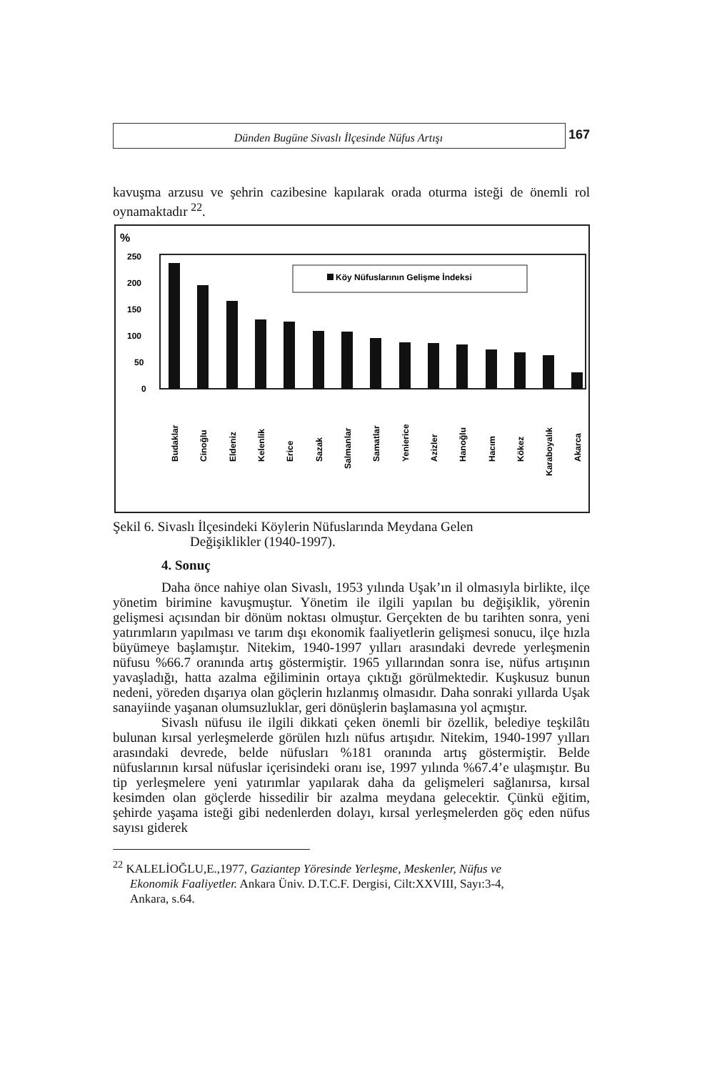Dünden Bugüne Sivaslı İlçesinde Nüfus Artışı
167
kavuşma arzusu ve şehrin cazibesine kapılarak orada oturma isteği de önemli rol oynamaktadır <sup>22</sup>.
%
250
200
150
100
50
0
Köy Nüfuslarının Gelişme İndeksi
Budaklar
Cinoğlu
Eldeniz
Kelenlik
Erice
Sazak
Salmanlar
Samatlar
Yenierice
Azizler
Hanoğlu
Hacım
Kökez
Karaboyalık
Akarca
Şekil 6. Sivaslı İlçesindeki Köylerin Nüfuslarında Meydana Gelen
Değişiklikler (1940-1997).
4. Sonuç
Daha önce nahiye olan Sivaslı, 1953 yılında Uşak’ın il olmasıyla birlikte, ilçe yönetim birimine kavuşmuştur. Yönetim ile ilgili yapılan bu değişiklik, yörenin gelişmesi açısından bir dönüm noktası olmuştur. Gerçekten de bu tarihten sonra, yeni yatırımların yapılması ve tarım dışı ekonomik faaliyetlerin gelişmesi sonucu, ilçe hızla büyümeye başlamıştır. Nitekim, 1940-1997 yılları arasındaki devrede yerleşmenin nüfusu %66.7 oranında artış göstermiştir. 1965 yıllarından sonra ise, nüfus artışının yavaşladığı, hatta azalma eğiliminin ortaya çıktığı görülmektedir. Kuşkusuz bunun nedeni, yöreden dışarıya olan göçlerin hızlanmış olmasıdır. Daha sonraki yıllarda Uşak sanayiinde yaşanan olumsuzluklar, geri dönüşlerin başlamasına yol açmıştır.
Sivaslı nüfusu ile ilgili dikkati çeken önemli bir özellik, belediye teşkilâtı bulunan kırsal yerleşmelerde görülen hızlı nüfus artışıdır. Nitekim, 1940-1997 yılları arasındaki devrede, belde nüfusları %181 oranında artış göstermiştir. Belde nüfuslarının kırsal nüfuslar içerisindeki oranı ise, 1997 yılında %67.4’e ulaşmıştır. Bu tip yerleşmelere yeni yatırımlar yapılarak daha da gelişmeleri sağlanırsa, kırsal kesimden olan göçlerde hissedilir bir azalma meydana gelecektir. Çünkü eğitim, şehirde yaşama isteği gibi nedenlerden dolayı, kırsal yerleşmelerden göç eden nüfus sayısı giderek
<sup>22</sup> KALELİOĞLU,E.,1977, Gaziantep Yöresinde Yerleşme, Meskenler, Nüfus ve
Ekonomik Faaliyetler. Ankara Üniv. D.T.C.F. Dergisi, Cilt:XXVIII, Sayı:3-4,
Ankara, s.64.